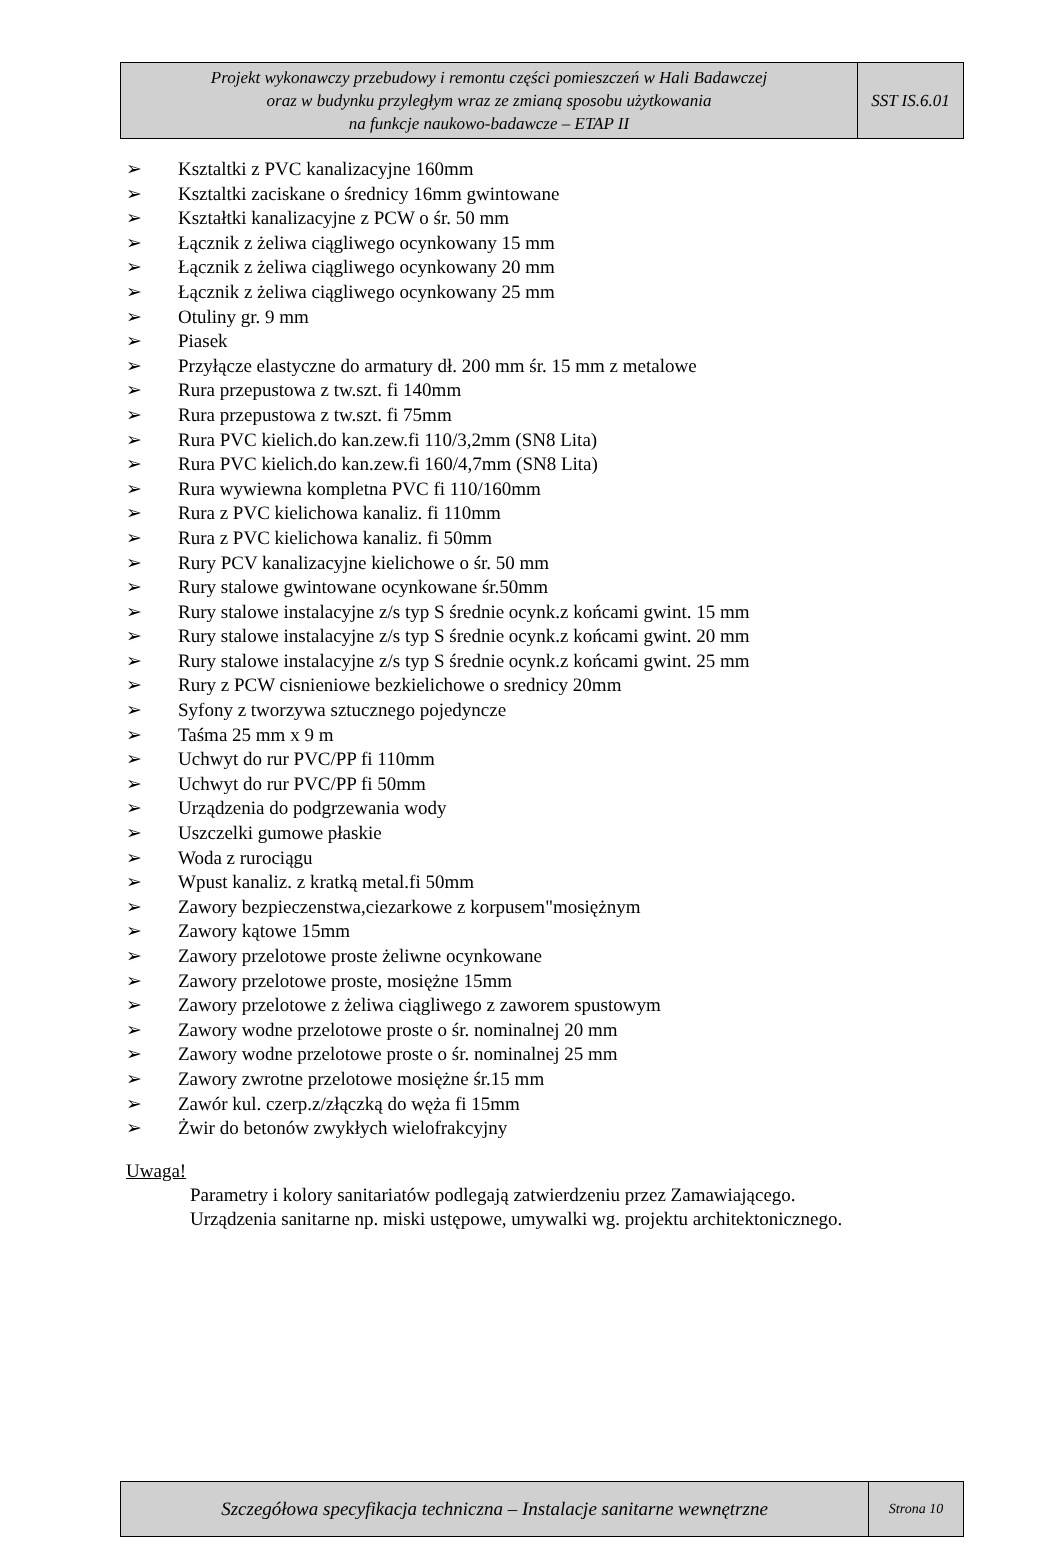| Projekt wykonawczy przebudowy i remontu części pomieszczeń w Hali Badawczej oraz w budynku przyległym wraz ze zmianą sposobu użytkowania na funkcje naukowo-badawcze – ETAP II | SST IS.6.01 |
➢ Ksztaltki z PVC kanalizacyjne 160mm
➢ Ksztaltki zaciskane o średnicy 16mm gwintowane
➢ Kształtki kanalizacyjne z PCW o śr. 50 mm
➢ Łącznik z żeliwa ciągliwego ocynkowany 15 mm
➢ Łącznik z żeliwa ciągliwego ocynkowany 20 mm
➢ Łącznik z żeliwa ciągliwego ocynkowany 25 mm
➢ Otuliny gr. 9 mm
➢ Piasek
➢ Przyłącze elastyczne do armatury dł. 200 mm śr. 15 mm z metalowe
➢ Rura przepustowa z tw.szt. fi 140mm
➢ Rura przepustowa z tw.szt. fi 75mm
➢ Rura PVC kielich.do kan.zew.fi 110/3,2mm (SN8 Lita)
➢ Rura PVC kielich.do kan.zew.fi 160/4,7mm (SN8 Lita)
➢ Rura wywiewna kompletna PVC fi 110/160mm
➢ Rura z PVC kielichowa kanaliz. fi 110mm
➢ Rura z PVC kielichowa kanaliz. fi 50mm
➢ Rury PCV kanalizacyjne kielichowe o śr. 50 mm
➢ Rury stalowe gwintowane ocynkowane śr.50mm
➢ Rury stalowe instalacyjne z/s typ S średnie ocynk.z końcami gwint. 15 mm
➢ Rury stalowe instalacyjne z/s typ S średnie ocynk.z końcami gwint. 20 mm
➢ Rury stalowe instalacyjne z/s typ S średnie ocynk.z końcami gwint. 25 mm
➢ Rury z PCW cisnieniowe bezkielichowe o srednicy 20mm
➢ Syfony z tworzywa sztucznego pojedyncze
➢ Taśma 25 mm x 9 m
➢ Uchwyt do rur PVC/PP fi 110mm
➢ Uchwyt do rur PVC/PP fi 50mm
➢ Urządzenia do podgrzewania wody
➢ Uszczelki gumowe płaskie
➢ Woda z rurociągu
➢ Wpust kanaliz. z kratką metal.fi 50mm
➢ Zawory bezpieczenstwa,ciezarkowe z korpusem"mosiężnym
➢ Zawory kątowe 15mm
➢ Zawory przelotowe proste żeliwne ocynkowane
➢ Zawory przelotowe proste, mosiężne 15mm
➢ Zawory przelotowe z żeliwa ciągliwego z zaworem spustowym
➢ Zawory wodne przelotowe proste o śr. nominalnej 20 mm
➢ Zawory wodne przelotowe proste o śr. nominalnej 25 mm
➢ Zawory zwrotne przelotowe mosiężne śr.15 mm
➢ Zawór kul. czerp.z/złączką do węża fi 15mm
➢ Żwir do betonów zwykłych wielofrakcyjny
Uwaga!
Parametry i kolory sanitariatów podlegają zatwierdzeniu przez Zamawiającego.
Urządzenia sanitarne np. miski ustępowe, umywalki wg. projektu architektonicznego.
| Szczegółowa specyfikacja techniczna – Instalacje sanitarne wewnętrzne | Strona 10 |